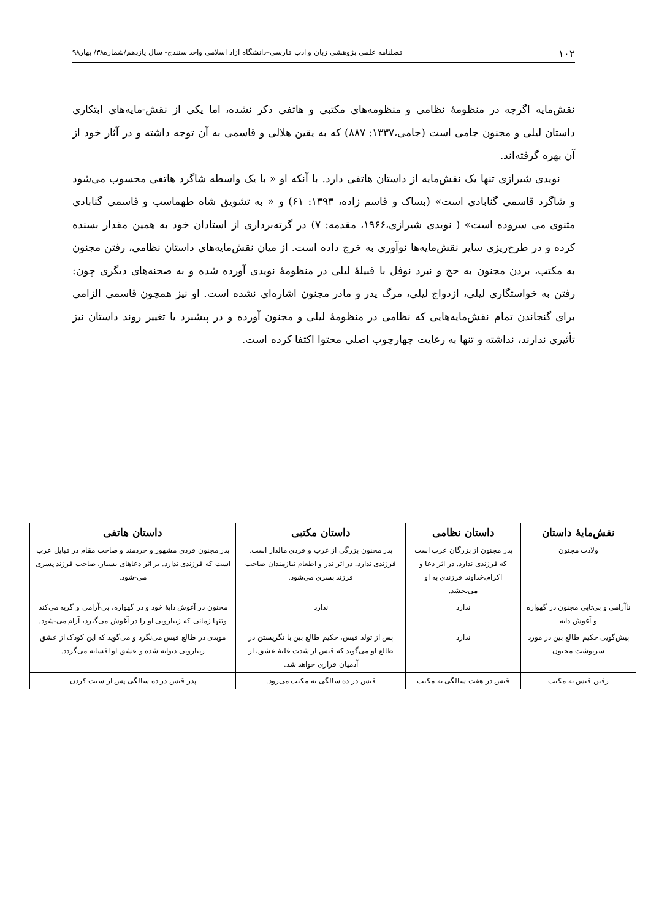۱۰۲ فصلنامه علمی پژوهشی زبان و ادب فارسی–دانشگاه آزاد اسلامی واحد سنندج- سال یازدهم/شماره۳۸/ بهار۹۸
نقش‌مایه اگرچه در منظومهٔ نظامی و منظومه‌های مکتبی و هاتفی ذکر نشده، اما یکی از نقش-مایه‌های ابتکاری داستان لیلی و مجنون جامی است (جامی،۱۳۳۷: ۸۸۷) که به یقین هلالی و قاسمی به آن توجه داشته و در آثار خود از آن بهره گرفته‌اند.
نویدی شیرازی تنها یک نقش‌مایه از داستان هاتفی دارد. با آنکه او « با یک واسطه شاگرد هاتفی محسوب می‌شود و شاگرد قاسمی گنابادی است» (بساک و قاسم زاده، ۱۳۹۳: ۶۱) و « به تشویق شاه طهماسب و قاسمی گنابادی مثنوی می سروده است» ( نویدی شیرازی،۱۹۶۶، مقدمه: ۷) در گرته‌برداری از استادان خود به همین مقدار بسنده کرده و در طرح‌ریزی سایر نقش‌مایه‌ها نوآوری به خرج داده است. از میان نقش‌مایه‌های داستان نظامی، رفتن مجنون به مکتب، بردن مجنون به حج و نبرد نوفل با قبیلهٔ لیلی در منظومهٔ نویدی آورده شده و به صحنه‌های دیگری چون: رفتن به خواستگاری لیلی، ازدواج لیلی، مرگ پدر و مادر مجنون اشاره‌ای نشده است. او نیز همچون قاسمی الزامی برای گنجاندن تمام نقش‌مایه‌هایی که نظامی در منظومهٔ لیلی و مجنون آورده و در پیشبرد یا تغییر روند داستان نیز تأثیری ندارند، نداشته و تنها به رعایت چهارچوب اصلی محتوا اکتفا کرده است.
| نقش‌مایهٔ داستان | داستان نظامی | داستان مکتبی | داستان هاتفی |
| --- | --- | --- | --- |
| ولادت مجنون | پدر مجنون از بزرگان عرب است که فرزندی ندارد. در اثر دعا و اکرام،خداوند فرزندی به او می‌بخشد. | پدر مجنون بزرگی از عرب و فردی مالدار است. فرزندی ندارد. در اثر نذر و اطعام نیازمندان صاحب فرزند پسری می‌شود. | پدر مجنون فردی مشهور و خردمند و صاحب مقام در قبایل عرب است که فرزندی ندارد. بر اثر دعاهای بسیار، صاحب فرزند پسری می-شود. |
| ناآرامی و بی‌تابی مجنون در گهواره و آغوش دایه | ندارد | ندارد | مجنون در آغوش دایهٔ خود و در گهواره، بی-آرامی و گریه می‌کند وتنها زمانی که زیبارویی او را در آغوش می‌گیرد، آرام می-شود. |
| پیش‌گویی حکیم طالع بین در مورد سرنوشت مجنون | ندارد | پس از تولد قیس، حکیم طالع بین با نگریستن در طالع او می‌گوید که قیس از شدت غلبهٔ عشق، از آدمیان فراری خواهد شد. | موبدی در طالع قیس می‌نگرد و می‌گوید که این کودک از عشق زیبارویی دیوانه شده و عشق او افسانه می‌گردد. |
| رفتن قیس به مکتب | قیس در هفت سالگی به مکتب | قیس در ده سالگی به مکتب می‌رود. | پدر قیس در ده سالگی پس از سنت کردن |